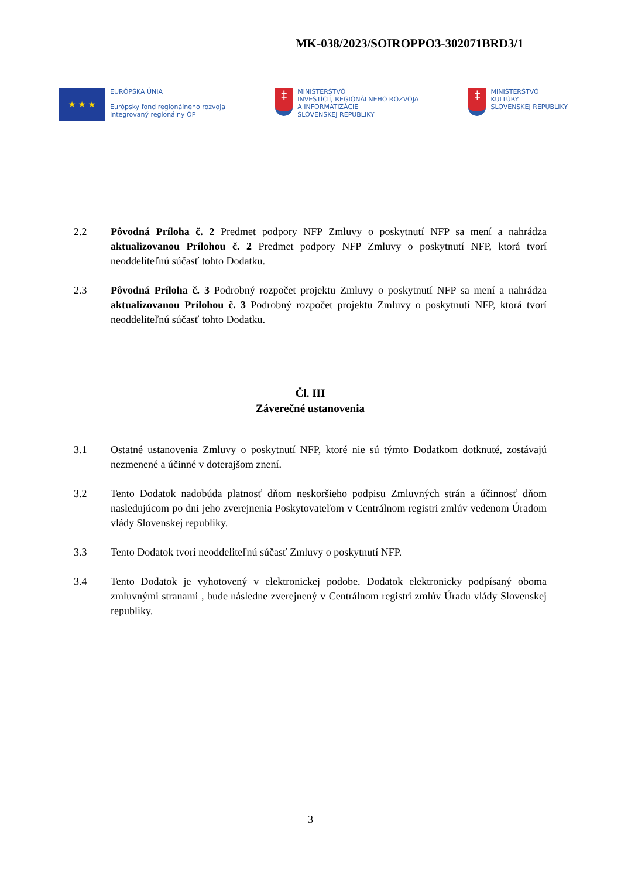MK-038/2023/SOIROPPO3-302071BRD3/1
★ ★ ★
EURÓPSKA ÚNIA
Európsky fond regionálneho rozvoja
Integrovaný regionálny OP
‡
MINISTERSTVO
INVESTÍCIÍ, REGIONÁLNEHO ROZVOJA
A INFORMATIZÁCIE
SLOVENSKEJ REPUBLIKY
‡
MINISTERSTVO
KULTÚRY
SLOVENSKEJ REPUBLIKY
2.2 Pôvodná Príloha č. 2 Predmet podpory NFP Zmluvy o poskytnutí NFP sa mení a nahrádza aktualizovanou Prílohou č. 2 Predmet podpory NFP Zmluvy o poskytnutí NFP, ktorá tvorí neoddeliteľnú súčasť tohto Dodatku.
2.3 Pôvodná Príloha č. 3 Podrobný rozpočet projektu Zmluvy o poskytnutí NFP sa mení a nahrádza aktualizovanou Prílohou č. 3 Podrobný rozpočet projektu Zmluvy o poskytnutí NFP, ktorá tvorí neoddeliteľnú súčasť tohto Dodatku.
Čl. III
Záverečné ustanovenia
3.1 Ostatné ustanovenia Zmluvy o poskytnutí NFP, ktoré nie sú týmto Dodatkom dotknuté, zostávajú nezmenené a účinné v doterajšom znení.
3.2 Tento Dodatok nadobúda platnosť dňom neskoršieho podpisu Zmluvných strán a účinnosť dňom nasledujúcom po dni jeho zverejnenia Poskytovateľom v Centrálnom registri zmlúv vedenom Úradom vlády Slovenskej republiky.
3.3 Tento Dodatok tvorí neoddeliteľnú súčasť Zmluvy o poskytnutí NFP.
3.4 Tento Dodatok je vyhotovený v elektronickej podobe. Dodatok elektronicky podpísaný oboma zmluvnými stranami , bude následne zverejnený v Centrálnom registri zmlúv Úradu vlády Slovenskej republiky.
3